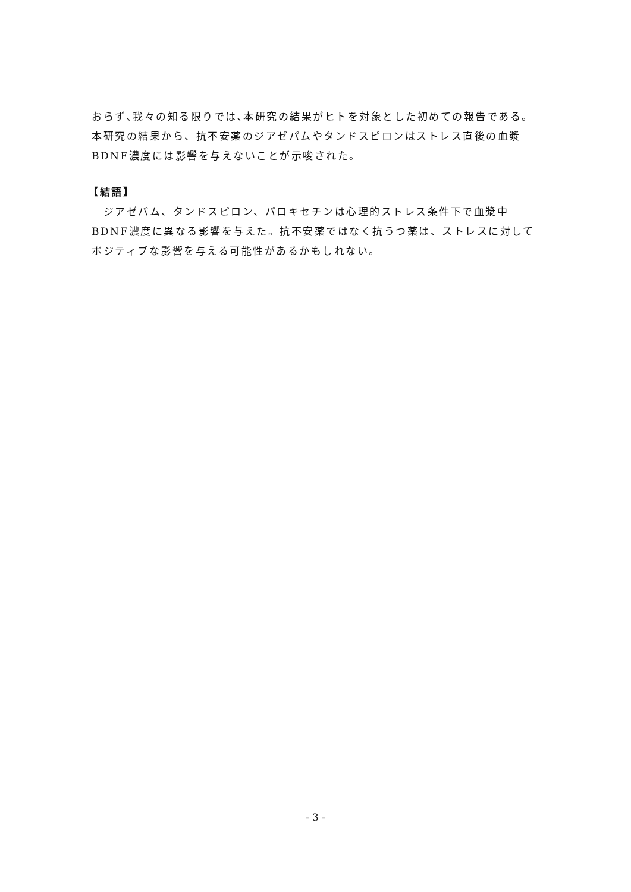おらず､我々の知る限りでは､本研究の結果がヒトを対象とした初めての報告である。本研究の結果から、抗不安薬のジアゼパムやタンドスピロンはストレス直後の血漿BDNF濃度には影響を与えないことが示唆された。
【結語】
　ジアゼパム、タンドスピロン、パロキセチンは心理的ストレス条件下で血漿中BDNF濃度に異なる影響を与えた。抗不安薬ではなく抗うつ薬は、ストレスに対してポジティブな影響を与える可能性があるかもしれない。
- 3 -